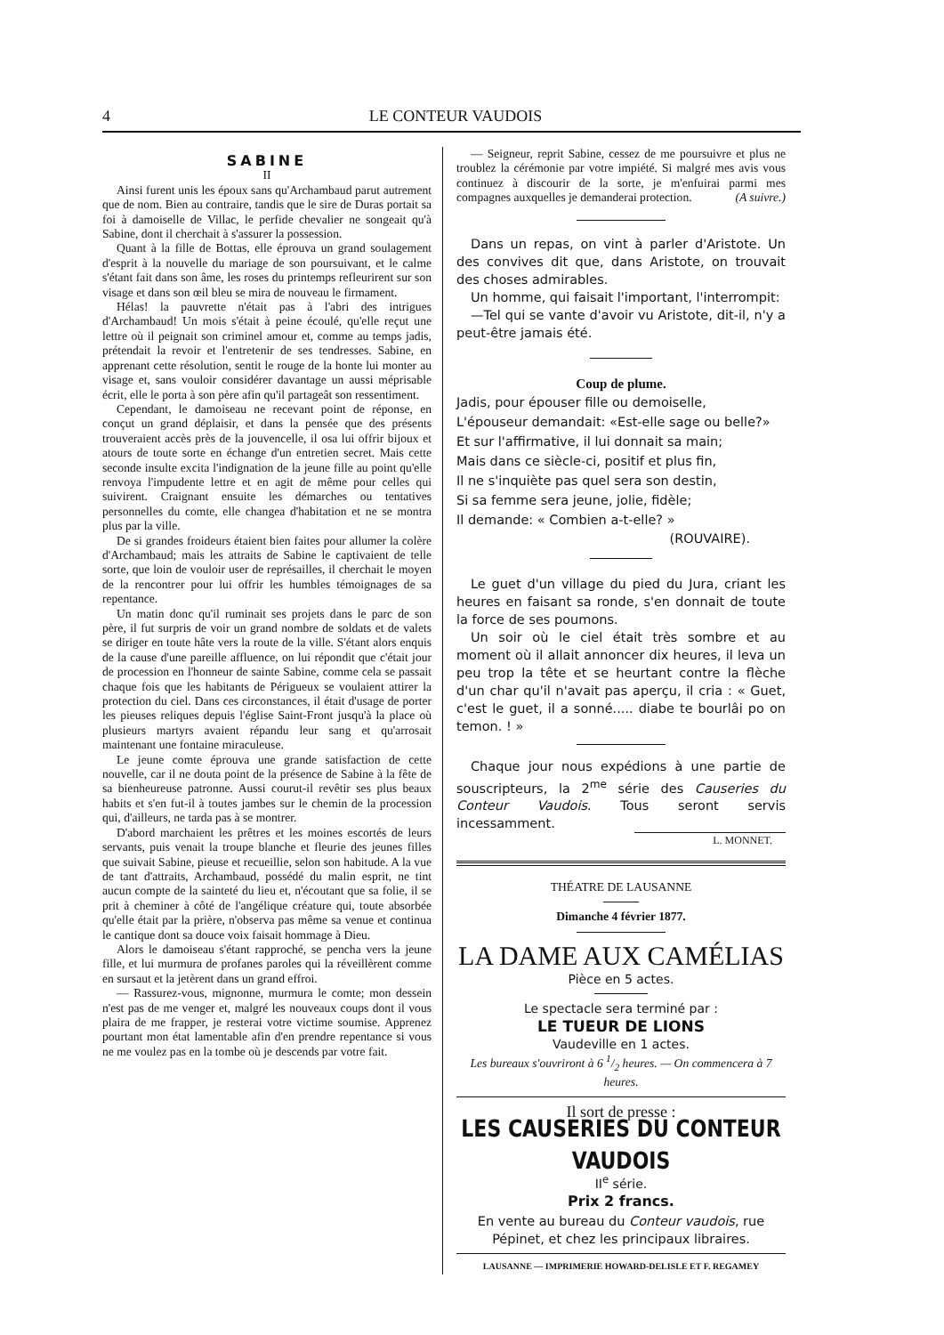4 LE CONTEUR VAUDOIS
SABINE
II
Ainsi furent unis les époux sans qu'Archambaud parut autrement que de nom. Bien au contraire, tandis que le sire de Duras portait sa foi à damoiselle de Villac, le perfide chevalier ne songeait qu'à Sabine, dont il cherchait à s'assurer la possession.
Quant à la fille de Bottas, elle éprouva un grand soulagement d'esprit à la nouvelle du mariage de son poursuivant, et le calme s'étant fait dans son âme, les roses du printemps refleurirent sur son visage et dans son œil bleu se mira de nouveau le firmament.
Hélas! la pauvrette n'était pas à l'abri des intrigues d'Archambaud! Un mois s'était à peine écoulé, qu'elle reçut une lettre où il peignait son criminel amour et, comme au temps jadis, prétendait la revoir et l'entretenir de ses tendresses. Sabine, en apprenant cette résolution, sentit le rouge de la honte lui monter au visage et, sans vouloir considérer davantage un aussi méprisable écrit, elle le porta à son père afin qu'il partageât son ressentiment.
Cependant, le damoiseau ne recevant point de réponse, en conçut un grand déplaisir, et dans la pensée que des présents trouveraient accès près de la jouvencelle, il osa lui offrir bijoux et atours de toute sorte en échange d'un entretien secret. Mais cette seconde insulte excita l'indignation de la jeune fille au point qu'elle renvoya l'impudente lettre et en agit de même pour celles qui suivirent. Craignant ensuite les démarches ou tentatives personnelles du comte, elle changea d'habitation et ne se montra plus par la ville.
De si grandes froideurs étaient bien faites pour allumer la colère d'Archambaud; mais les attraits de Sabine le captivaient de telle sorte, que loin de vouloir user de représailles, il cherchait le moyen de la rencontrer pour lui offrir les humbles témoignages de sa repentance.
Un matin donc qu'il ruminait ses projets dans le parc de son père, il fut surpris de voir un grand nombre de soldats et de valets se diriger en toute hâte vers la route de la ville. S'étant alors enquis de la cause d'une pareille affluence, on lui répondit que c'était jour de procession en l'honneur de sainte Sabine, comme cela se passait chaque fois que les habitants de Périgueux se voulaient attirer la protection du ciel. Dans ces circonstances, il était d'usage de porter les pieuses reliques depuis l'église Saint-Front jusqu'à la place où plusieurs martyrs avaient répandu leur sang et qu'arrosait maintenant une fontaine miraculeuse.
Le jeune comte éprouva une grande satisfaction de cette nouvelle, car il ne douta point de la présence de Sabine à la fête de sa bienheureuse patronne. Aussi courut-il revêtir ses plus beaux habits et s'en fut-il à toutes jambes sur le chemin de la procession qui, d'ailleurs, ne tarda pas à se montrer.
D'abord marchaient les prêtres et les moines escortés de leurs servants, puis venait la troupe blanche et fleurie des jeunes filles que suivait Sabine, pieuse et recueillie, selon son habitude. A la vue de tant d'attraits, Archambaud, possédé du malin esprit, ne tint aucun compte de la sainteté du lieu et, n'écoutant que sa folie, il se prit à cheminer à côté de l'angélique créature qui, toute absorbée qu'elle était par la prière, n'observa pas même sa venue et continua le cantique dont sa douce voix faisait hommage à Dieu.
Alors le damoiseau s'étant rapproché, se pencha vers la jeune fille, et lui murmura de profanes paroles qui la réveillèrent comme en sursaut et la jetèrent dans un grand effroi.
— Rassurez-vous, mignonne, murmura le comte; mon dessein n'est pas de me venger et, malgré les nouveaux coups dont il vous plaira de me frapper, je resterai votre victime soumise. Apprenez pourtant mon état lamentable afin d'en prendre repentance si vous ne me voulez pas en la tombe où je descends par votre fait.
— Seigneur, reprit Sabine, cessez de me poursuivre et plus ne troublez la cérémonie par votre impiété. Si malgré mes avis vous continuez à discourir de la sorte, je m'enfuirai parmi mes compagnes auxquelles je demanderai protection. (A suivre.)
Dans un repas, on vint à parler d'Aristote. Un des convives dit que, dans Aristote, on trouvait des choses admirables.
Un homme, qui faisait l'important, l'interrompit:
—Tel qui se vante d'avoir vu Aristote, dit-il, n'y a peut-être jamais été.
Coup de plume.
Jadis, pour épouser fille ou demoiselle,
L'épouseur demandait: «Est-elle sage ou belle?»
Et sur l'affirmative, il lui donnait sa main;
Mais dans ce siècle-ci, positif et plus fin,
Il ne s'inquiète pas quel sera son destin,
Si sa femme sera jeune, jolie, fidèle;
Il demande: « Combien a-t-elle? »
(ROUVAIRE).
Le guet d'un village du pied du Jura, criant les heures en faisant sa ronde, s'en donnait de toute la force de ses poumons.
Un soir où le ciel était très sombre et au moment où il allait annoncer dix heures, il leva un peu trop la tête et se heurtant contre la flèche d'un char qu'il n'avait pas aperçu, il cria : « Guet, c'est le guet, il a sonné..... diabe te bourlâi po on temon. ! »
Chaque jour nous expédions à une partie de souscripteurs, la 2<sup>me</sup> série des Causeries du Conteur Vaudois. Tous seront servis incessamment.
L. MONNET.
THÉATRE DE LAUSANNE
Dimanche 4 février 1877.
LA DAME AUX CAMÉLIAS
Pièce en 5 actes.
Le spectacle sera terminé par :
LE TUEUR DE LIONS
Vaudeville en 1 actes.
Les bureaux s'ouvriront à 6 1/2 heures. — On commencera à 7 heures.
Il sort de presse :
LES CAUSERIES DU CONTEUR VAUDOIS
II<sup>e</sup> série.
Prix 2 francs.
En vente au bureau du Conteur vaudois, rue Pépinet, et chez les principaux libraires.
LAUSANNE — IMPRIMERIE HOWARD-DELISLE ET F. REGAMEY